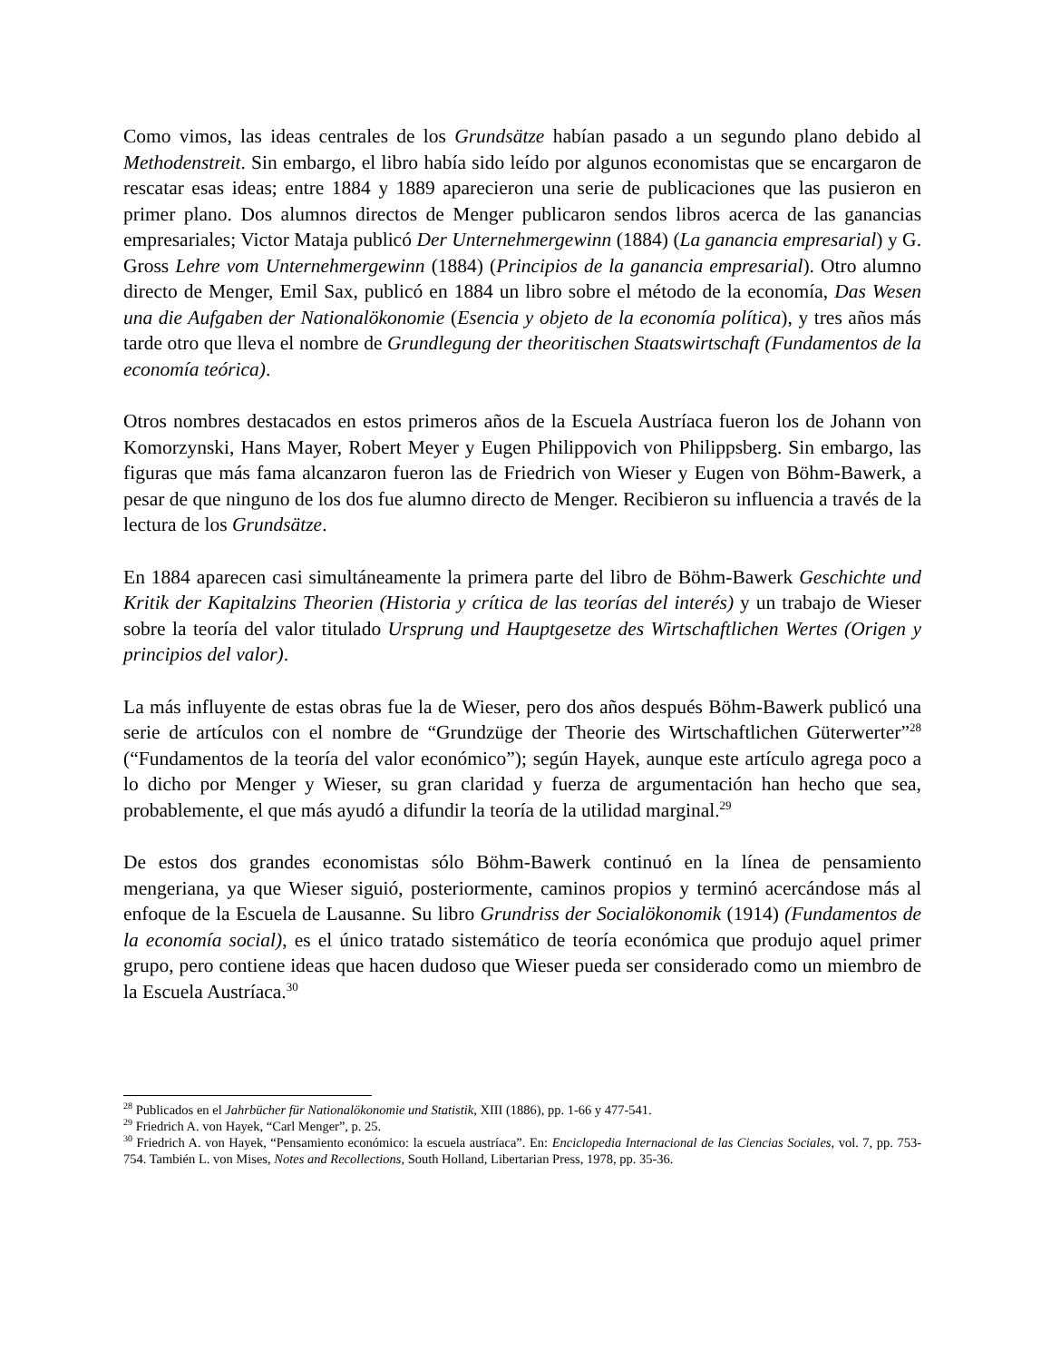Como vimos, las ideas centrales de los Grundsätze habían pasado a un segundo plano debido al Methodenstreit. Sin embargo, el libro había sido leído por algunos economistas que se encargaron de rescatar esas ideas; entre 1884 y 1889 aparecieron una serie de publicaciones que las pusieron en primer plano. Dos alumnos directos de Menger publicaron sendos libros acerca de las ganancias empresariales; Victor Mataja publicó Der Unternehmergewinn (1884) (La ganancia empresarial) y G. Gross Lehre vom Unternehmergewinn (1884) (Principios de la ganancia empresarial). Otro alumno directo de Menger, Emil Sax, publicó en 1884 un libro sobre el método de la economía, Das Wesen una die Aufgaben der Nationalökonomie (Esencia y objeto de la economía política), y tres años más tarde otro que lleva el nombre de Grundlegung der theoritischen Staatswirtschaft (Fundamentos de la economía teórica).
Otros nombres destacados en estos primeros años de la Escuela Austríaca fueron los de Johann von Komorzynski, Hans Mayer, Robert Meyer y Eugen Philippovich von Philippsberg. Sin embargo, las figuras que más fama alcanzaron fueron las de Friedrich von Wieser y Eugen von Böhm-Bawerk, a pesar de que ninguno de los dos fue alumno directo de Menger. Recibieron su influencia a través de la lectura de los Grundsätze.
En 1884 aparecen casi simultáneamente la primera parte del libro de Böhm-Bawerk Geschichte und Kritik der Kapitalzins Theorien (Historia y crítica de las teorías del interés) y un trabajo de Wieser sobre la teoría del valor titulado Ursprung und Hauptgesetze des Wirtschaftlichen Wertes (Origen y principios del valor).
La más influyente de estas obras fue la de Wieser, pero dos años después Böhm-Bawerk publicó una serie de artículos con el nombre de “Grundzüge der Theorie des Wirtschaftlichen Güterwerter”<sup>28</sup> (“Fundamentos de la teoría del valor económico”); según Hayek, aunque este artículo agrega poco a lo dicho por Menger y Wieser, su gran claridad y fuerza de argumentación han hecho que sea, probablemente, el que más ayudó a difundir la teoría de la utilidad marginal.<sup>29</sup>
De estos dos grandes economistas sólo Böhm-Bawerk continuó en la línea de pensamiento mengeriana, ya que Wieser siguió, posteriormente, caminos propios y terminó acercándose más al enfoque de la Escuela de Lausanne. Su libro Grundriss der Socialökonomik (1914) (Fundamentos de la economía social), es el único tratado sistemático de teoría económica que produjo aquel primer grupo, pero contiene ideas que hacen dudoso que Wieser pueda ser considerado como un miembro de la Escuela Austríaca.<sup>30</sup>
<sup>28</sup> Publicados en el Jahrbücher für Nationalökonomie und Statistik, XIII (1886), pp. 1-66 y 477-541.
<sup>29</sup> Friedrich A. von Hayek, “Carl Menger”, p. 25.
<sup>30</sup> Friedrich A. von Hayek, “Pensamiento económico: la escuela austríaca”. En: Enciclopedia Internacional de las Ciencias Sociales, vol. 7, pp. 753-754. También L. von Mises, Notes and Recollections, South Holland, Libertarian Press, 1978, pp. 35-36.